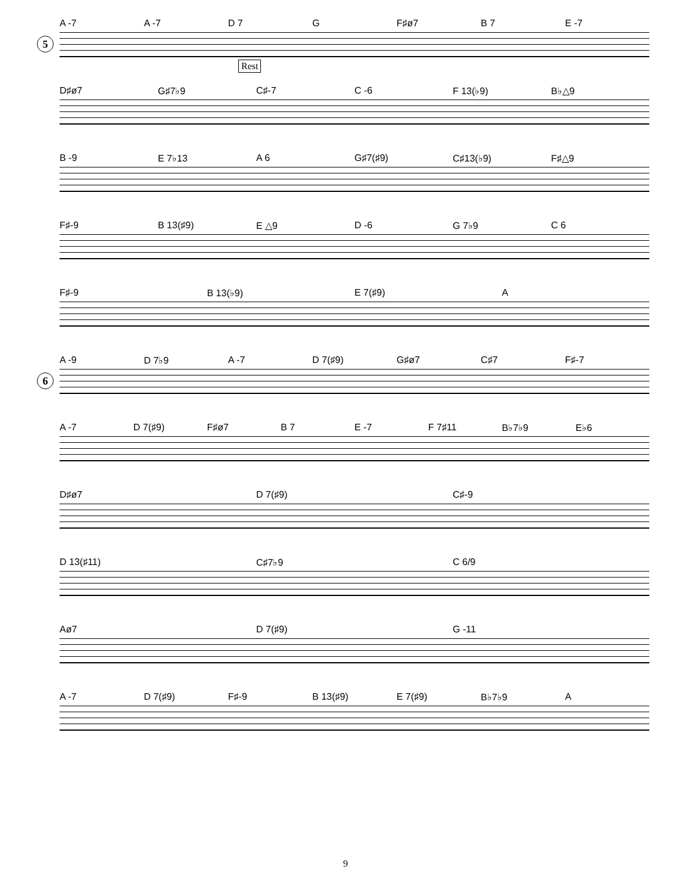5
A -7 A -7 D 7 G F♯ø7 B 7 E -7
Rest
D♯ø7 G♯7♭9 C♯-7 C -6 F 13(♭9) B♭△9
B -9 E 7♭13 A 6 G♯7(♯9) C♯13(♭9) F♯△9
F♯-9 B 13(♯9) E △9 D -6 G 7♭9 C 6
F♯-9 B 13(♭9) E 7(♯9) A
6
A -9 D 7♭9 A -7 D 7(♯9) G♯ø7 C♯7 F♯-7
A -7 D 7(♯9) F♯ø7 B 7 E -7 F 7♯11 B♭7♭9 E♭6
D♯ø7 D 7(♯9) C♯-9
D 13(♯11) C♯7♭9 C 6/9
Aø7 D 7(♯9) G -11
A -7 D 7(♯9) F♯-9 B 13(♯9) E 7(♯9) B♭7♭9 A
9